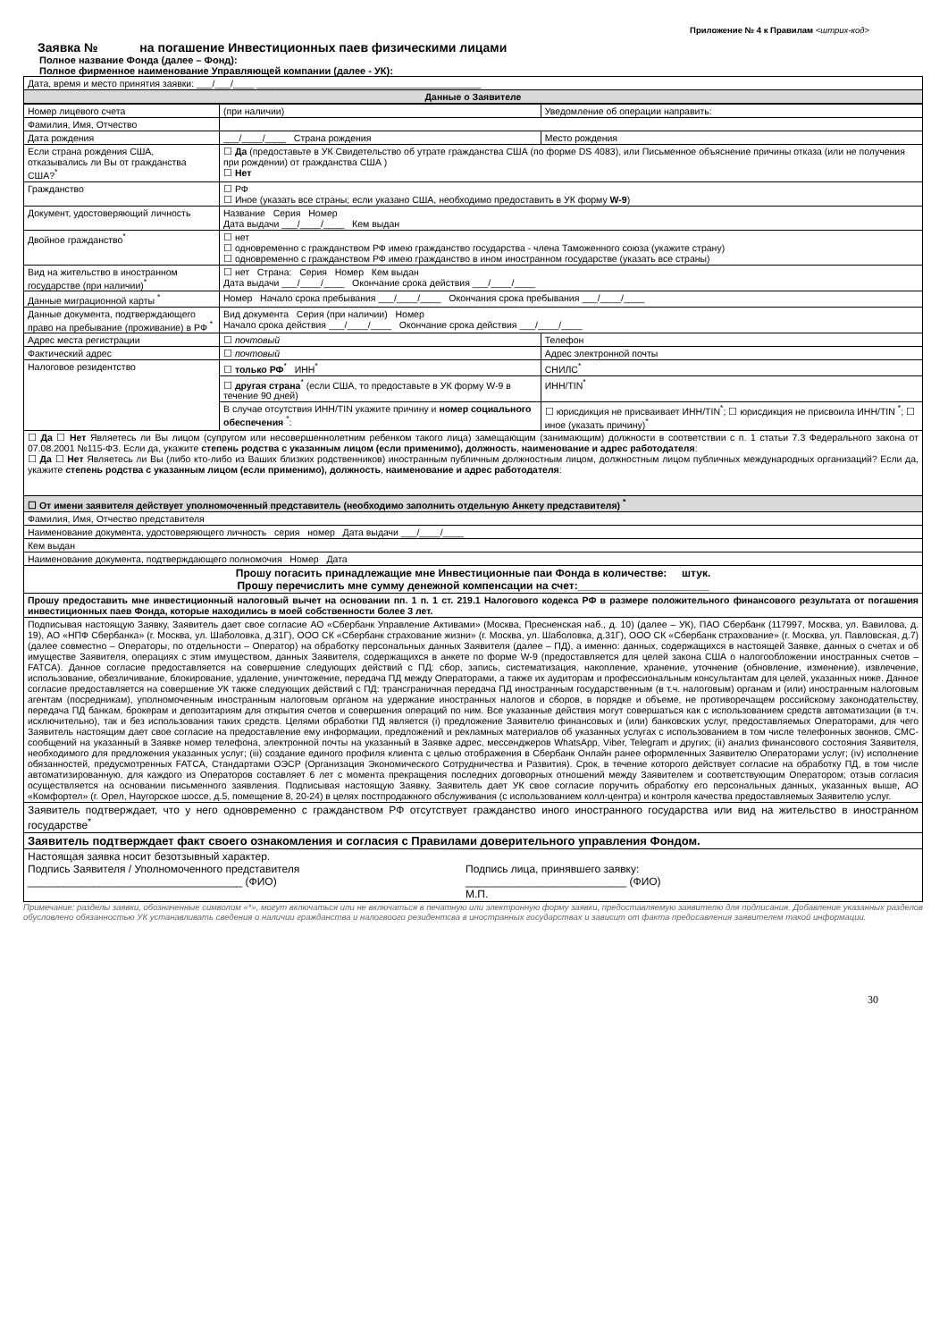Приложение № 4 к Правилам <штрих-код>
Заявка № на погашение Инвестиционных паев физическими лицами
Полное название Фонда (далее – Фонд):
Полное фирменное наименование Управляющей компании (далее - УК):
| Дата, время и место принятия заявки: ___/___/____ ___________________________________________ |
| Данные о Заявителе |
| Номер лицевого счета | (при наличии) | Уведомление об операции направить: | |
| Фамилия, Имя, Отчество | | | |
| Дата рождения | ___/____/____ Страна рождения | Место рождения | |
| Если страна рождения США, отказывались ли Вы от гражданства США?<sup>*</sup> | ☐ Да (предоставьте в УК Свидетельство об утрате гражданства США (по форме DS 4083), или Письменное объяснение причины отказа (или не получения при рождении) от гражданства США ) ☐ Нет | | |
| Гражданство | ☐ РФ ☐ Иное (указать все страны; если указано США, необходимо предоставить в УК форму W-9 ) | | |
| Документ, удостоверяющий личность | Название Серия Номер Дата выдачи ___/____/____ Кем выдан | | |
| Двойное гражданство<sup>*</sup> | ☐ нет ☐ одновременно с гражданством РФ имею гражданство государства - члена Таможенного союза (укажите страну) ☐ одновременно с гражданством РФ имею гражданство в ином иностранном государстве (указать все страны) | | |
| Вид на жительство в иностранном государстве (при наличии)<sup>*</sup> | ☐ нет Страна: Серия Номер Кем выдан Дата выдачи ___/____/____ Окончание срока действия ___/____/____ | | |
| Данные миграционной карты <sup>*</sup> | Номер Начало срока пребывания ___/____/____ Окончания срока пребывания ___/____/____ | | |
| Данные документа, подтверждающего право на пребывание (проживание) в РФ <sup>*</sup> | Вид документа Серия (при наличии) Номер Начало срока действия ___/____/____ Окончание срока действия ___/____/____ | | |
| Адрес места регистрации | ☐ почтовый | | Телефон |
| Фактический адрес | ☐ почтовый | | Адрес электронной почты |
| Налоговое резидентство | ☐ только РФ<sup>*</sup> ИНН<sup>*</sup> | | СНИЛС<sup>*</sup> |
| | ☐ другая страна<sup>*</sup> (если США, то предоставьте в УК форму W-9 в течение 90 дней) | | ИНН/TIN<sup>*</sup> |
| | В случае отсутствия ИНН/TIN укажите причину и номер социального обеспечения <sup>*</sup>: | | ☐ юрисдикция не присваивает ИНН/TIN<sup>*</sup>; ☐ юрисдикция не присвоила ИНН/TIN <sup>*</sup>; ☐ иное (указать причину)<sup>*</sup> |
| ☐ Да ☐ Нет Являетесь ли Вы лицом (супругом или несовершеннолетним ребенком такого лица) замещающим (занимающим) должности в соответствии с п. 1 статьи 7.3 Федерального закона от 07.08.2001 №115-ФЗ. Если да, укажите степень родства с указанным лицом (если применимо), должность , наименование и адрес работодателя : ☐ Да ☐ Нет Являетесь ли Вы (либо кто-либо из Ваших близких родственников) иностранным публичным должностным лицом, должностным лицом публичных международных организаций? Если да, укажите степень родства с указанным лицом (если применимо), должность , наименование и адрес работодателя : | | | |
| ☐ От имени заявителя действует уполномоченный представитель (необходимо заполнить отдельную Анкету представителя) <sup>*</sup> | | | |
| Фамилия, Имя, Отчество представителя | | | |
| Наименование документа, удостоверяющего личность серия номер Дата выдачи ___/____/____ | | | |
| Кем выдан | | | |
| Наименование документа, подтверждающего полномочия Номер Дата | | | |
| Прошу погасить принадлежащие мне Инвестиционные паи Фонда в количестве: штук. Прошу перечислить мне сумму денежной компенсации на счет:______________________ | | | |
| Прошу предоставить мне инвестиционный налоговый вычет на основании пп. 1 п. 1 ст. 219.1 Налогового кодекса РФ в размере положительного финансового результата от погашения инвестиционных паев Фонда, которые находились в моей собственности более 3 лет. | | | |
| Подписывая настоящую Заявку, Заявитель дает свое согласие АО «Сбербанк Управление Активами» (Москва, Пресненская наб., д. 10) (далее – УК), ПАО Сбербанк (117997, Москва, ул. Вавилова, д. 19), АО «НПФ Сбербанка» (г. Москва, ул. Шаболовка, д.31Г), ООО СК «Сбербанк страхование жизни» (г. Москва, ул. Шаболовка, д.31Г), ООО СК «Сбербанк страхование» (г. Москва, ул. Павловская, д.7) (далее совместно – Операторы, по отдельности – Оператор) на обработку персональных данных Заявителя (далее – ПД), а именно: данных, содержащихся в настоящей Заявке, данных о счетах и об имуществе Заявителя, операциях с этим имуществом, данных Заявителя, содержащихся в анкете по форме W-9 (предоставляется для целей закона США о налогообложении иностранных счетов – FATCA). Данное согласие предоставляется на совершение следующих действий с ПД: сбор, запись, систематизация, накопление, хранение, уточнение (обновление, изменение), извлечение, использование, обезличивание, блокирование, удаление, уничтожение, передача ПД между Операторами, а также их аудиторам и профессиональным консультантам для целей, указанных ниже. Данное согласие предоставляется на совершение УК также следующих действий с ПД: трансграничная передача ПД иностранным государственным (в т.ч. налоговым) органам и (или) иностранным налоговым агентам (посредникам), уполномоченным иностранным налоговым органом на удержание иностранных налогов и сборов, в порядке и объеме, не противоречащем российскому законодательству, передача ПД банкам, брокерам и депозитариям для открытия счетов и совершения операций по ним. Все указанные действия могут совершаться как с использованием средств автоматизации (в т.ч. исключительно), так и без использования таких средств. Целями обработки ПД является (i) предложение Заявителю финансовых и (или) банковских услуг, предоставляемых Операторами, для чего Заявитель настоящим дает свое согласие на предоставление ему информации, предложений и рекламных материалов об указанных услугах с использованием в том числе телефонных звонков, СМС-сообщений на указанный в Заявке номер телефона, электронной почты на указанный в Заявке адрес, мессенджеров WhatsApp, Viber, Telegram и других; (ii) анализ финансового состояния Заявителя, необходимого для предложения указанных услуг; (iii) создание единого профиля клиента с целью отображения в Сбербанк Онлайн ранее оформленных Заявителю Операторами услуг; (iv) исполнение обязанностей, предусмотренных FATCA, Стандартами ОЭСР (Организация Экономического Сотрудничества и Развития). Срок, в течение которого действует согласие на обработку ПД, в том числе автоматизированную, для каждого из Операторов составляет 6 лет с момента прекращения последних договорных отношений между Заявителем и соответствующим Оператором; отзыв согласия осуществляется на основании письменного заявления. Подписывая настоящую Заявку, Заявитель дает УК свое согласие поручить обработку его персональных данных, указанных выше, АО «Комфортел» (г. Орел, Наугорское шоссе, д.5, помещение 8, 20-24) в целях постпродажного обслуживания (с использованием колл-центра) и контроля качества предоставляемых Заявителю услуг. | | | |
| Заявитель подтверждает, что у него одновременно с гражданством РФ отсутствует гражданство иного иностранного государства или вид на жительство в иностранном государстве<sup>*</sup> | | | |
| Заявитель подтверждает факт своего ознакомления и согласия с Правилами доверительного управления Фондом. | | | |
| Настоящая заявка носит безотзывный характер. Подпись Заявителя / Уполномоченного представителя ____________________________________ (ФИО) Подпись лица, принявшего заявку: ___________________________ (ФИО) М.П. | | | |
Примечание: разделы заявки, обозначенные символом «*», могут включаться или не включаться в печатную или электронную форму заявки, предоставляемую заявителю для подписания. Добавление указанных разделов обусловлено обязанностью УК устанавливать сведения о наличии гражданства и налогвоого резидентсва в иностранных государствах и зависит от факта предосавления заявителем такой информации.
30